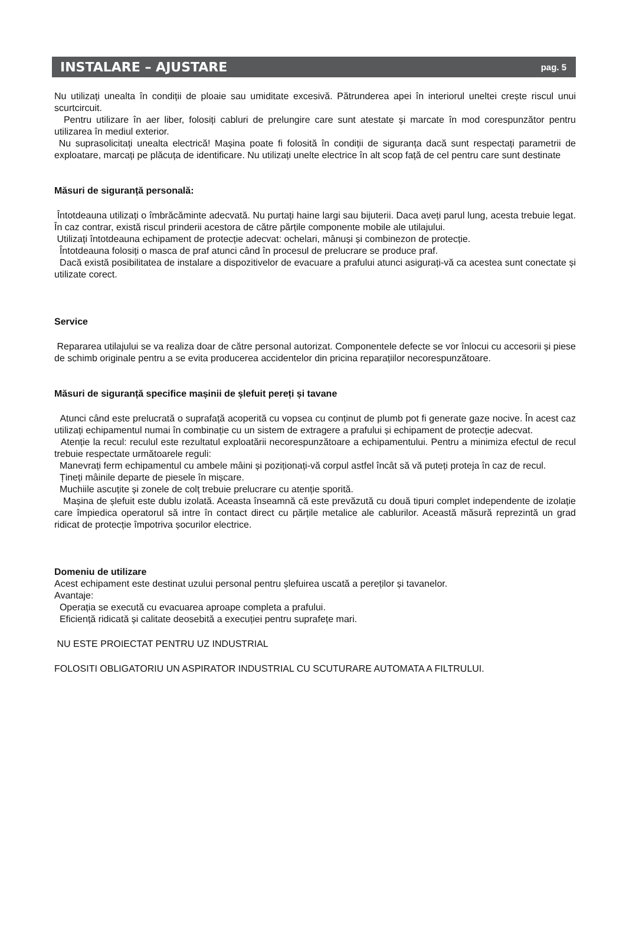INSTALARE – AJUSTARE
pag. 5
Nu utilizați unealta în condiții de ploaie sau umiditate excesivă. Pătrunderea apei în interiorul uneltei crește riscul unui scurtcircuit.
Pentru utilizare în aer liber, folosiți cabluri de prelungire care sunt atestate și marcate în mod corespunzător pentru utilizarea în mediul exterior.
Nu suprasolicitați unealta electrică! Mașina poate fi folosită în condiții de siguranța dacă sunt respectați parametrii de exploatare, marcați pe plăcuța de identificare. Nu utilizați unelte electrice în alt scop față de cel pentru care sunt destinate
Măsuri de siguranță personală:
Întotdeauna utilizați o îmbrăcăminte adecvată. Nu purtați haine largi sau bijuterii. Daca aveți parul lung, acesta trebuie legat. În caz contrar, există riscul prinderii acestora de către părțile componente mobile ale utilajului.
Utilizați întotdeauna echipament de protecție adecvat: ochelari, mânuși și combinezon de protecție.
Întotdeauna folosiți o masca de praf atunci când în procesul de prelucrare se produce praf.
Dacă există posibilitatea de instalare a dispozitivelor de evacuare a prafului atunci asigurați-vă ca acestea sunt conectate și utilizate corect.
Service
Repararea utilajului se va realiza doar de către personal autorizat. Componentele defecte se vor înlocui cu accesorii și piese de schimb originale pentru a se evita producerea accidentelor din pricina reparațiilor necorespunzătoare.
Măsuri de siguranță specifice mașinii de șlefuit pereți și tavane
Atunci când este prelucrată o suprafață acoperită cu vopsea cu conținut de plumb pot fi generate gaze nocive. În acest caz utilizați echipamentul numai în combinație cu un sistem de extragere a prafului și echipament de protecție adecvat.
Atenție la recul: reculul este rezultatul exploatării necorespunzătoare a echipamentului. Pentru a minimiza efectul de recul trebuie respectate următoarele reguli:
Manevrați ferm echipamentul cu ambele mâini și poziționați-vă corpul astfel încât să vă puteți proteja în caz de recul.
Țineți mâinile departe de piesele în mișcare.
Muchiile ascuțite și zonele de colț trebuie prelucrare cu atenție sporită.
Mașina de șlefuit este dublu izolată. Aceasta înseamnă că este prevăzută cu două tipuri complet independente de izolație care împiedica operatorul să intre în contact direct cu părțile metalice ale cablurilor. Această măsură reprezintă un grad ridicat de protecție împotriva șocurilor electrice.
Domeniu de utilizare
Acest echipament este destinat uzului personal pentru șlefuirea uscată a pereților și tavanelor.
Avantaje:
Operația se execută cu evacuarea aproape completa a prafului.
Eficiență ridicată și calitate deosebită a execuției pentru suprafețe mari.
NU ESTE PROIECTAT PENTRU UZ INDUSTRIAL
FOLOSITI OBLIGATORIU UN ASPIRATOR INDUSTRIAL CU SCUTURARE AUTOMATA A FILTRULUI.